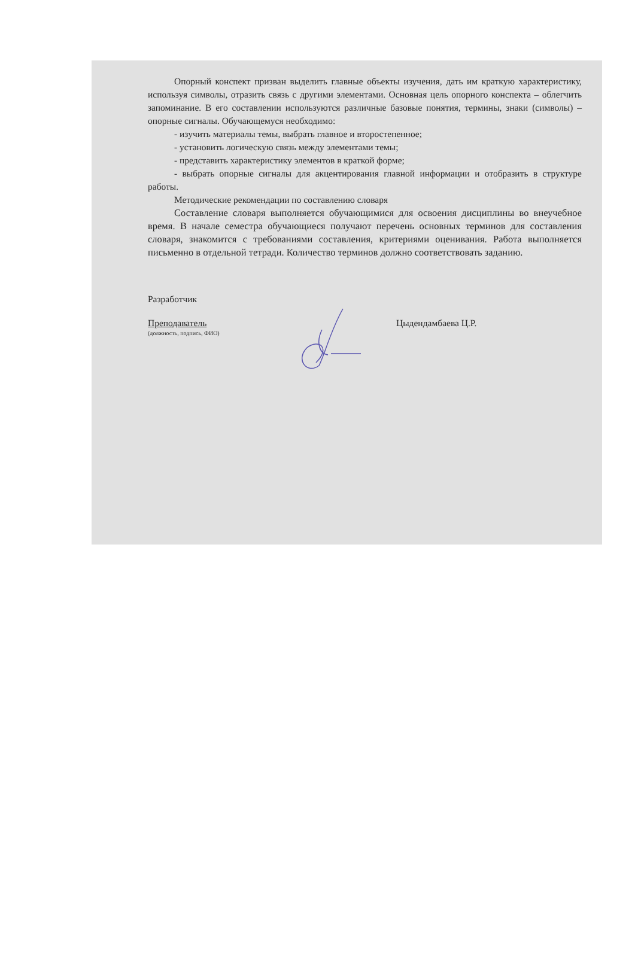Опорный конспект призван выделить главные объекты изучения, дать им краткую характеристику, используя символы, отразить связь с другими элементами. Основная цель опорного конспекта – облегчить запоминание. В его составлении используются различные базовые понятия, термины, знаки (символы) – опорные сигналы. Обучающемуся необходимо:
- изучить материалы темы, выбрать главное и второстепенное;
- установить логическую связь между элементами темы;
- представить характеристику элементов в краткой форме;
- выбрать опорные сигналы для акцентирования главной информации и отобразить в структуре работы.
Методические рекомендации по составлению словаря
Составление словаря выполняется обучающимися для освоения дисциплины во внеучебное время. В начале семестра обучающиеся получают перечень основных терминов для составления словаря, знакомится с требованиями составления, критериями оценивания. Работа выполняется письменно в отдельной тетради. Количество терминов должно соответствовать заданию.
Разработчик
Преподаватель
(должность, подпись, ФИО)
Цыдендамбаева Ц.Р.